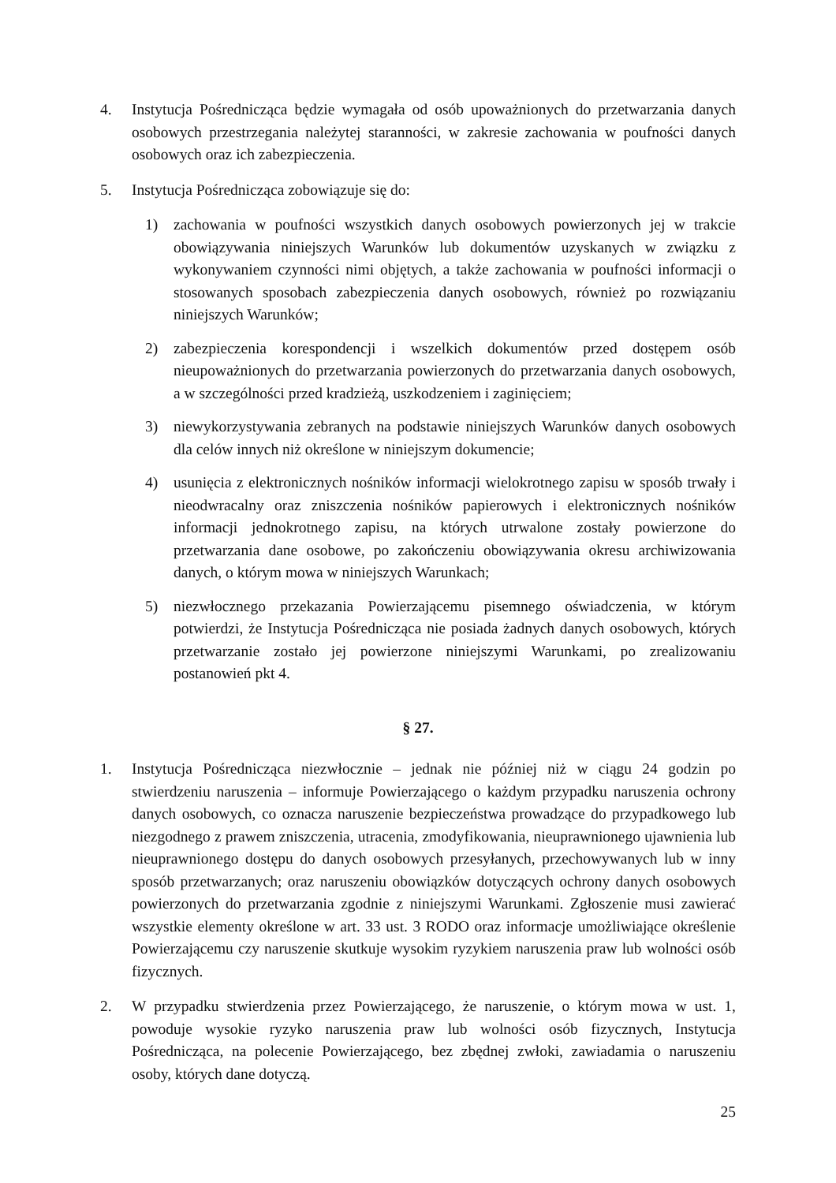4. Instytucja Pośrednicząca będzie wymagała od osób upoważnionych do przetwarzania danych osobowych przestrzegania należytej staranności, w zakresie zachowania w poufności danych osobowych oraz ich zabezpieczenia.
5. Instytucja Pośrednicząca zobowiązuje się do:
1) zachowania w poufności wszystkich danych osobowych powierzonych jej w trakcie obowiązywania niniejszych Warunków lub dokumentów uzyskanych w związku z wykonywaniem czynności nimi objętych, a także zachowania w poufności informacji o stosowanych sposobach zabezpieczenia danych osobowych, również po rozwiązaniu niniejszych Warunków;
2) zabezpieczenia korespondencji i wszelkich dokumentów przed dostępem osób nieupoważnionych do przetwarzania powierzonych do przetwarzania danych osobowych, a w szczególności przed kradzieżą, uszkodzeniem i zaginięciem;
3) niewykorzystywania zebranych na podstawie niniejszych Warunków danych osobowych dla celów innych niż określone w niniejszym dokumencie;
4) usunięcia z elektronicznych nośników informacji wielokrotnego zapisu w sposób trwały i nieodwracalny oraz zniszczenia nośników papierowych i elektronicznych nośników informacji jednokrotnego zapisu, na których utrwalone zostały powierzone do przetwarzania dane osobowe, po zakończeniu obowiązywania okresu archiwizowania danych, o którym mowa w niniejszych Warunkach;
5) niezwłocznego przekazania Powierzającemu pisemnego oświadczenia, w którym potwierdzi, że Instytucja Pośrednicząca nie posiada żadnych danych osobowych, których przetwarzanie zostało jej powierzone niniejszymi Warunkami, po zrealizowaniu postanowień pkt 4.
§ 27.
1. Instytucja Pośrednicząca niezwłocznie – jednak nie później niż w ciągu 24 godzin po stwierdzeniu naruszenia – informuje Powierzającego o każdym przypadku naruszenia ochrony danych osobowych, co oznacza naruszenie bezpieczeństwa prowadzące do przypadkowego lub niezgodnego z prawem zniszczenia, utracenia, zmodyfikowania, nieuprawnionego ujawnienia lub nieuprawnionego dostępu do danych osobowych przesyłanych, przechowywanych lub w inny sposób przetwarzanych; oraz naruszeniu obowiązków dotyczących ochrony danych osobowych powierzonych do przetwarzania zgodnie z niniejszymi Warunkami. Zgłoszenie musi zawierać wszystkie elementy określone w art. 33 ust. 3 RODO oraz informacje umożliwiające określenie Powierzającemu czy naruszenie skutkuje wysokim ryzykiem naruszenia praw lub wolności osób fizycznych.
2. W przypadku stwierdzenia przez Powierzającego, że naruszenie, o którym mowa w ust. 1, powoduje wysokie ryzyko naruszenia praw lub wolności osób fizycznych, Instytucja Pośrednicząca, na polecenie Powierzającego, bez zbędnej zwłoki, zawiadamia o naruszeniu osoby, których dane dotyczą.
25